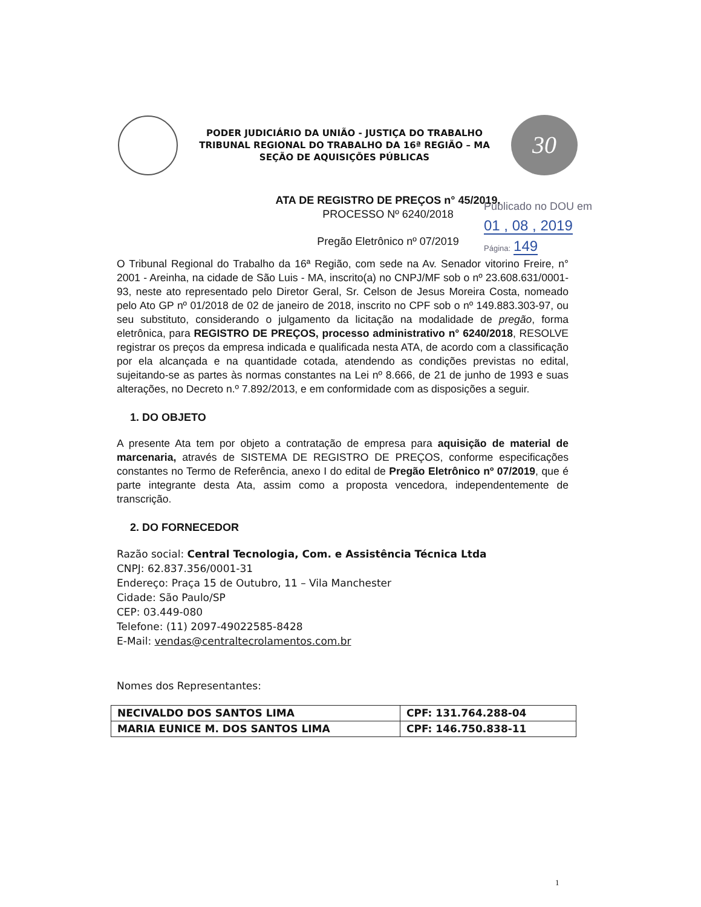PODER JUDICIÁRIO DA UNIÃO - JUSTIÇA DO TRABALHO
TRIBUNAL REGIONAL DO TRABALHO DA 16ª REGIÃO – MA
SEÇÃO DE AQUISIÇÕES PÚBLICAS
30
Publicado no DOU em
01 , 08 , 2019
Página: 149
ATA DE REGISTRO DE PREÇOS n° 45/2019.
PROCESSO Nº 6240/2018
Pregão Eletrônico nº 07/2019
O Tribunal Regional do Trabalho da 16ª Região, com sede na Av. Senador vitorino Freire, n° 2001 - Areinha, na cidade de São Luis - MA, inscrito(a) no CNPJ/MF sob o nº 23.608.631/0001-93, neste ato representado pelo Diretor Geral, Sr. Celson de Jesus Moreira Costa, nomeado pelo Ato GP nº 01/2018 de 02 de janeiro de 2018, inscrito no CPF sob o nº 149.883.303-97, ou seu substituto, considerando o julgamento da licitação na modalidade de pregão, forma eletrônica, para REGISTRO DE PREÇOS, processo administrativo n° 6240/2018, RESOLVE registrar os preços da empresa indicada e qualificada nesta ATA, de acordo com a classificação por ela alcançada e na quantidade cotada, atendendo as condições previstas no edital, sujeitando-se as partes às normas constantes na Lei nº 8.666, de 21 de junho de 1993 e suas alterações, no Decreto n.º 7.892/2013, e em conformidade com as disposições a seguir.
1. DO OBJETO
A presente Ata tem por objeto a contratação de empresa para aquisição de material de marcenaria, através de SISTEMA DE REGISTRO DE PREÇOS, conforme especificações constantes no Termo de Referência, anexo I do edital de Pregão Eletrônico nº 07/2019, que é parte integrante desta Ata, assim como a proposta vencedora, independentemente de transcrição.
2. DO FORNECEDOR
Razão social: Central Tecnologia, Com. e Assistência Técnica Ltda
CNPJ: 62.837.356/0001-31
Endereço: Praça 15 de Outubro, 11 – Vila Manchester
Cidade: São Paulo/SP
CEP: 03.449-080
Telefone: (11) 2097-49022585-8428
E-Mail: vendas@centraltecrolamentos.com.br
Nomes dos Representantes:
| NECIVALDO DOS SANTOS LIMA | CPF: 131.764.288-04 |
| MARIA EUNICE M. DOS SANTOS LIMA | CPF: 146.750.838-11 |
1